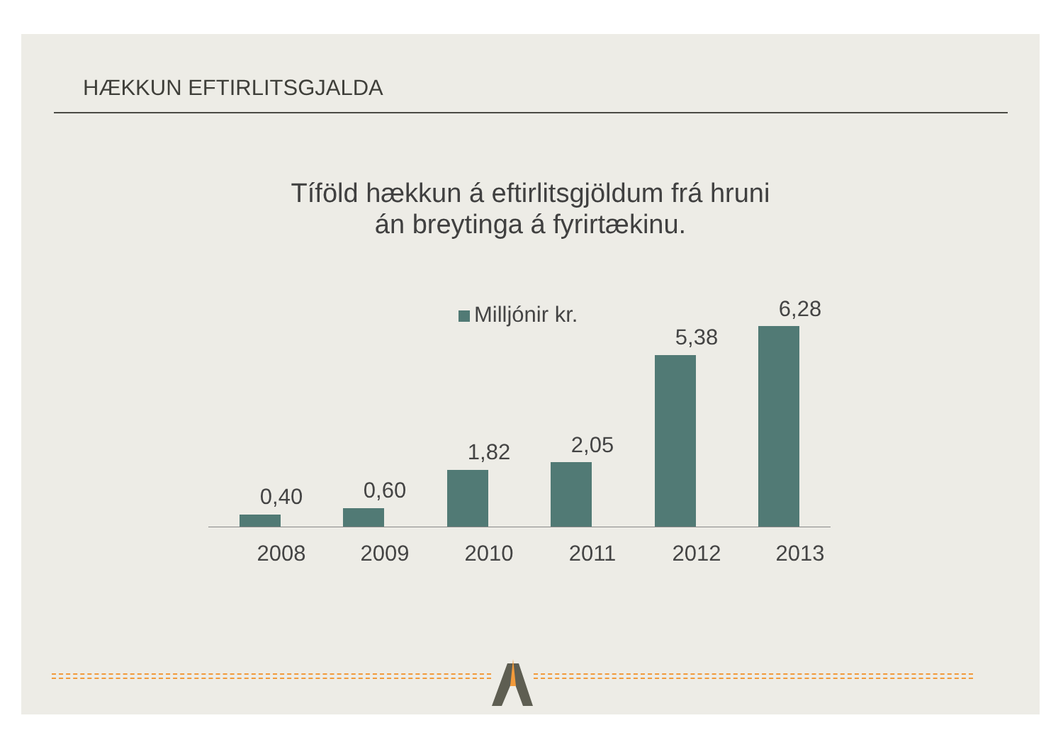HÆKKUN EFTIRLITSGJALDA
Tíföld hækkun á eftirlitsgjöldum frá hruni
án breytinga á fyrirtækinu.
Milljónir kr.
0,40 0,60
1,82 2,05
5,38
6,28
2008 2009 2010 2011 2012 2013